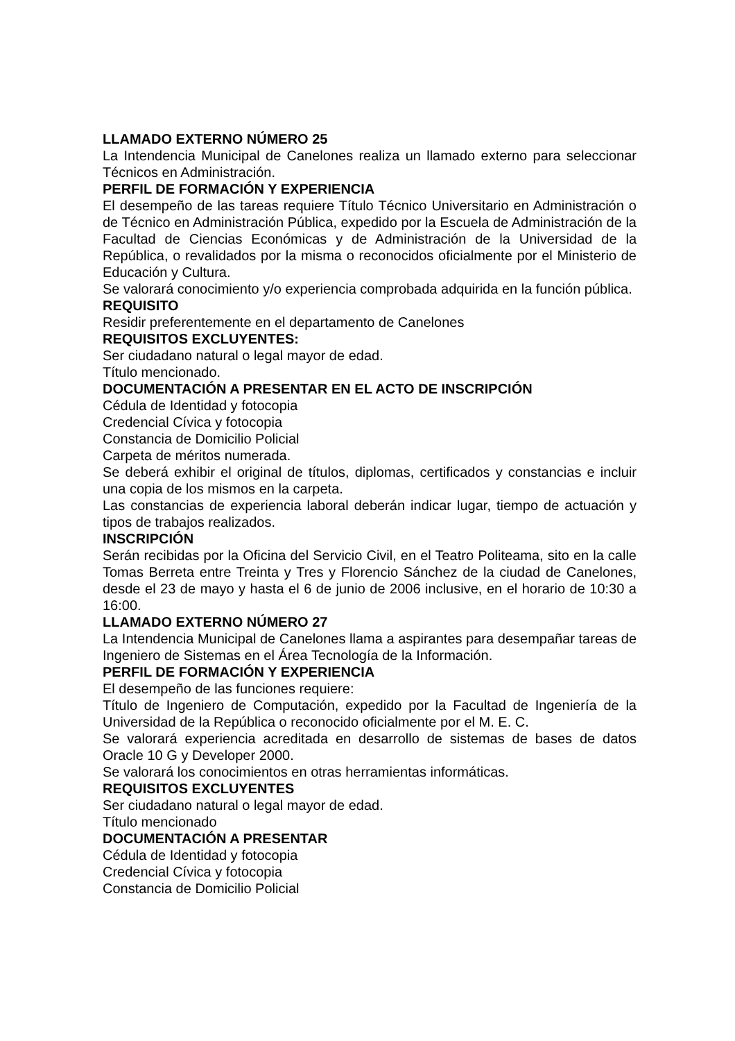LLAMADO EXTERNO NÚMERO 25
La Intendencia Municipal de Canelones realiza un llamado externo para seleccionar Técnicos en Administración.
PERFIL DE FORMACIÓN Y EXPERIENCIA
El desempeño de las tareas requiere Título Técnico Universitario en Administración o de Técnico en Administración Pública, expedido por la Escuela de Administración de la Facultad de Ciencias Económicas y de Administración de la Universidad de la República, o revalidados por la misma o reconocidos oficialmente por el Ministerio de Educación y Cultura.
Se valorará conocimiento y/o experiencia comprobada adquirida en la función pública.
REQUISITO
Residir preferentemente en el departamento de Canelones
REQUISITOS EXCLUYENTES:
Ser ciudadano natural o legal mayor de edad.
Título mencionado.
DOCUMENTACIÓN A PRESENTAR EN EL ACTO DE INSCRIPCIÓN
Cédula de Identidad y fotocopia
Credencial Cívica y fotocopia
Constancia de Domicilio Policial
Carpeta de méritos numerada.
Se deberá exhibir el original de títulos, diplomas, certificados y constancias e incluir una copia de los mismos en la carpeta.
Las constancias de experiencia laboral deberán indicar lugar, tiempo de actuación y tipos de trabajos realizados.
INSCRIPCIÓN
Serán recibidas por la Oficina del Servicio Civil, en el Teatro Politeama, sito en la calle Tomas Berreta entre Treinta y Tres y Florencio Sánchez de la ciudad de Canelones, desde el 23 de mayo y hasta el 6 de junio de 2006 inclusive, en el horario de 10:30 a 16:00.
LLAMADO EXTERNO NÚMERO 27
La Intendencia Municipal de Canelones llama a aspirantes para desempañar tareas de Ingeniero de Sistemas en el Área Tecnología de la Información.
PERFIL DE FORMACIÓN Y EXPERIENCIA
El desempeño de las funciones requiere:
Título de Ingeniero de Computación, expedido por la Facultad de Ingeniería de la Universidad de la República o reconocido oficialmente por el M. E. C.
Se valorará experiencia acreditada en desarrollo de sistemas de bases de datos Oracle 10 G y Developer 2000.
Se valorará los conocimientos en otras herramientas informáticas.
REQUISITOS EXCLUYENTES
Ser ciudadano natural o legal mayor de edad.
Título mencionado
DOCUMENTACIÓN A PRESENTAR
Cédula de Identidad y fotocopia
Credencial Cívica y fotocopia
Constancia de Domicilio Policial